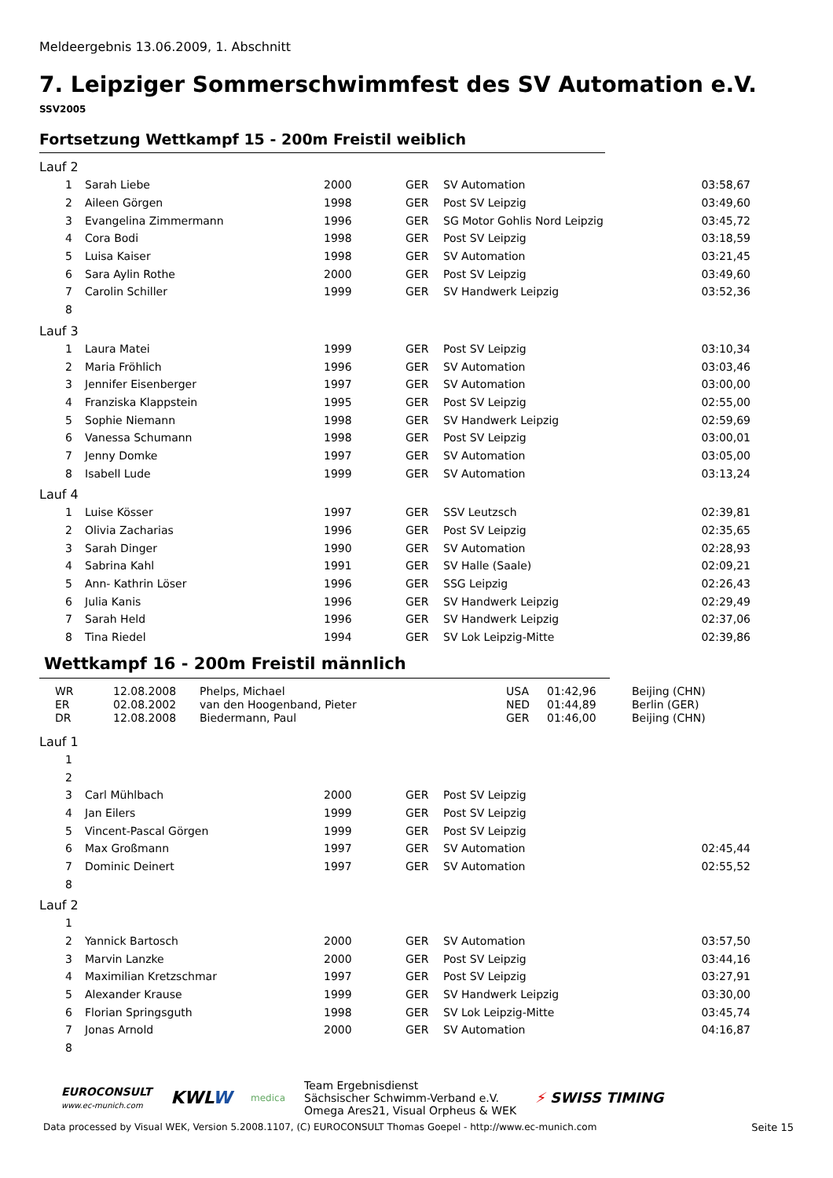Meldeergebnis 13.06.2009, 1. Abschnitt
7. Leipziger Sommerschwimmfest des SV Automation e.V.
SSV2005
Fortsetzung Wettkampf 15 - 200m Freistil weiblich
Lauf 2
| 1 | Sarah Liebe | 2000 | GER | SV Automation | 03:58,67 |
| 2 | Aileen Görgen | 1998 | GER | Post SV Leipzig | 03:49,60 |
| 3 | Evangelina Zimmermann | 1996 | GER | SG Motor Gohlis Nord Leipzig | 03:45,72 |
| 4 | Cora Bodi | 1998 | GER | Post SV Leipzig | 03:18,59 |
| 5 | Luisa Kaiser | 1998 | GER | SV Automation | 03:21,45 |
| 6 | Sara Aylin Rothe | 2000 | GER | Post SV Leipzig | 03:49,60 |
| 7 | Carolin Schiller | 1999 | GER | SV Handwerk Leipzig | 03:52,36 |
| 8 | | | | | |
Lauf 3
| 1 | Laura Matei | 1999 | GER | Post SV Leipzig | 03:10,34 |
| 2 | Maria Fröhlich | 1996 | GER | SV Automation | 03:03,46 |
| 3 | Jennifer Eisenberger | 1997 | GER | SV Automation | 03:00,00 |
| 4 | Franziska Klappstein | 1995 | GER | Post SV Leipzig | 02:55,00 |
| 5 | Sophie Niemann | 1998 | GER | SV Handwerk Leipzig | 02:59,69 |
| 6 | Vanessa Schumann | 1998 | GER | Post SV Leipzig | 03:00,01 |
| 7 | Jenny Domke | 1997 | GER | SV Automation | 03:05,00 |
| 8 | Isabell Lude | 1999 | GER | SV Automation | 03:13,24 |
Lauf 4
| 1 | Luise Kösser | 1997 | GER | SSV Leutzsch | 02:39,81 |
| 2 | Olivia Zacharias | 1996 | GER | Post SV Leipzig | 02:35,65 |
| 3 | Sarah Dinger | 1990 | GER | SV Automation | 02:28,93 |
| 4 | Sabrina Kahl | 1991 | GER | SV Halle (Saale) | 02:09,21 |
| 5 | Ann- Kathrin Löser | 1996 | GER | SSG Leipzig | 02:26,43 |
| 6 | Julia Kanis | 1996 | GER | SV Handwerk Leipzig | 02:29,49 |
| 7 | Sarah Held | 1996 | GER | SV Handwerk Leipzig | 02:37,06 |
| 8 | Tina Riedel | 1994 | GER | SV Lok Leipzig-Mitte | 02:39,86 |
Wettkampf 16 - 200m Freistil männlich
| WR | 12.08.2008 | Phelps, Michael | USA | 01:42,96 | Beijing (CHN) |
| ER | 02.08.2002 | van den Hoogenband, Pieter | NED | 01:44,89 | Berlin (GER) |
| DR | 12.08.2008 | Biedermann, Paul | GER | 01:46,00 | Beijing (CHN) |
Lauf 1
| 1 | | | | | |
| 2 | | | | | |
| 3 | Carl Mühlbach | 2000 | GER | Post SV Leipzig | |
| 4 | Jan Eilers | 1999 | GER | Post SV Leipzig | |
| 5 | Vincent-Pascal Görgen | 1999 | GER | Post SV Leipzig | |
| 6 | Max Großmann | 1997 | GER | SV Automation | 02:45,44 |
| 7 | Dominic Deinert | 1997 | GER | SV Automation | 02:55,52 |
| 8 | | | | | |
Lauf 2
| 1 | | | | | |
| 2 | Yannick Bartosch | 2000 | GER | SV Automation | 03:57,50 |
| 3 | Marvin Lanzke | 2000 | GER | Post SV Leipzig | 03:44,16 |
| 4 | Maximilian Kretzschmar | 1997 | GER | Post SV Leipzig | 03:27,91 |
| 5 | Alexander Krause | 1999 | GER | SV Handwerk Leipzig | 03:30,00 |
| 6 | Florian Springsguth | 1998 | GER | SV Lok Leipzig-Mitte | 03:45,74 |
| 7 | Jonas Arnold | 2000 | GER | SV Automation | 04:16,87 |
| 8 | | | | | |
EUROCONSULT
www.ec-munich.com
KWLW
medica
Team Ergebnisdienst
Sächsischer Schwimm-Verband e.V.
Omega Ares21, Visual Orpheus & WEK
⚡ SWISS TIMING
Data processed by Visual WEK, Version 5.2008.1107, (C) EUROCONSULT Thomas Goepel - http://www.ec-munich.com Seite 15